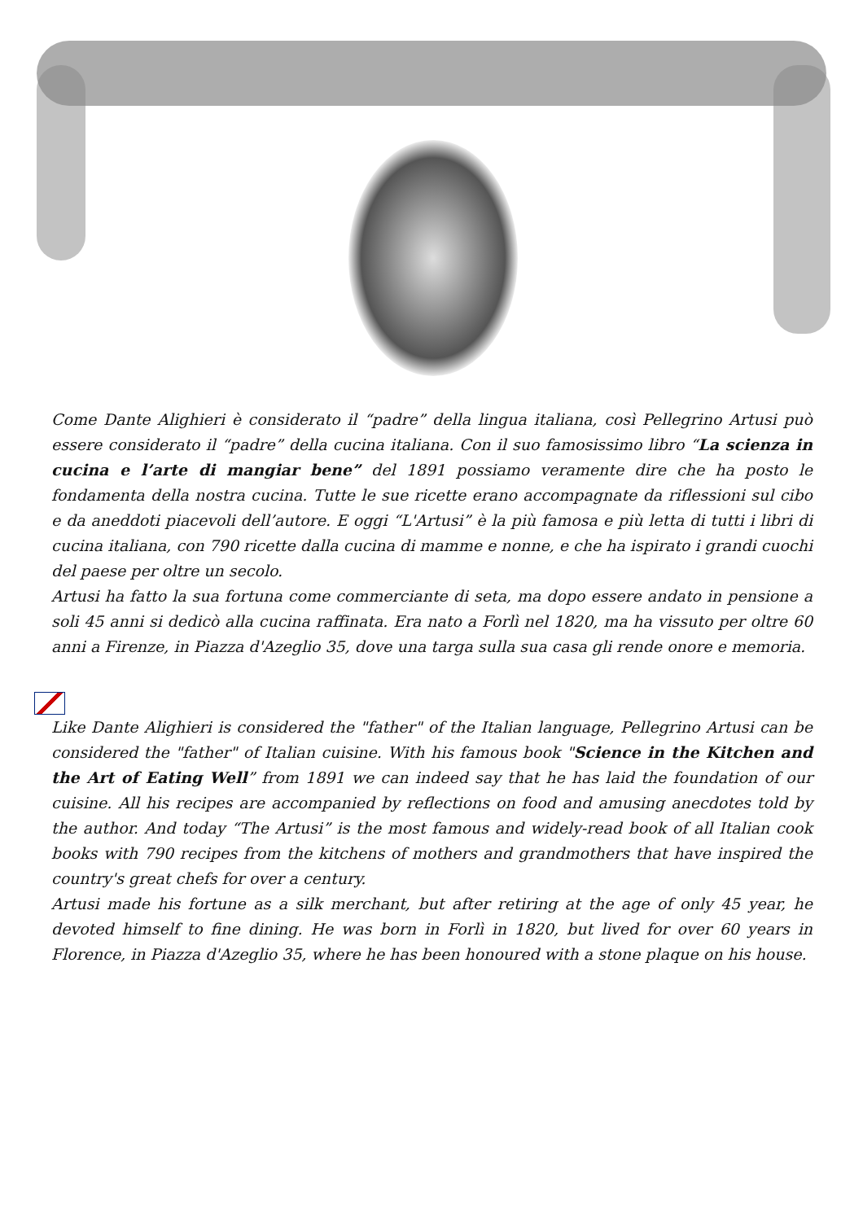Come Dante Alighieri è considerato il “padre” della lingua italiana, così Pellegrino Artusi può essere considerato il “padre” della cucina italiana. Con il suo famosissimo libro “La scienza in cucina e l’arte di mangiar bene” del 1891 possiamo veramente dire che ha posto le fondamenta della nostra cucina. Tutte le sue ricette erano accompagnate da riflessioni sul cibo e da aneddoti piacevoli dell’autore. E oggi “L'Artusi” è la più famosa e più letta di tutti i libri di cucina italiana, con 790 ricette dalla cucina di mamme e nonne, e che ha ispirato i grandi cuochi del paese per oltre un secolo.
Artusi ha fatto la sua fortuna come commerciante di seta, ma dopo essere andato in pensione a soli 45 anni si dedicò alla cucina raffinata. Era nato a Forlì nel 1820, ma ha vissuto per oltre 60 anni a Firenze, in Piazza d'Azeglio 35, dove una targa sulla sua casa gli rende onore e memoria.
Like Dante Alighieri is considered the "father" of the Italian language, Pellegrino Artusi can be considered the "father" of Italian cuisine. With his famous book "Science in the Kitchen and the Art of Eating Well” from 1891 we can indeed say that he has laid the foundation of our cuisine. All his recipes are accompanied by reflections on food and amusing anecdotes told by the author. And today “The Artusi” is the most famous and widely-read book of all Italian cook books with 790 recipes from the kitchens of mothers and grandmothers that have inspired the country's great chefs for over a century.
Artusi made his fortune as a silk merchant, but after retiring at the age of only 45 year, he devoted himself to fine dining. He was born in Forlì in 1820, but lived for over 60 years in Florence, in Piazza d'Azeglio 35, where he has been honoured with a stone plaque on his house.